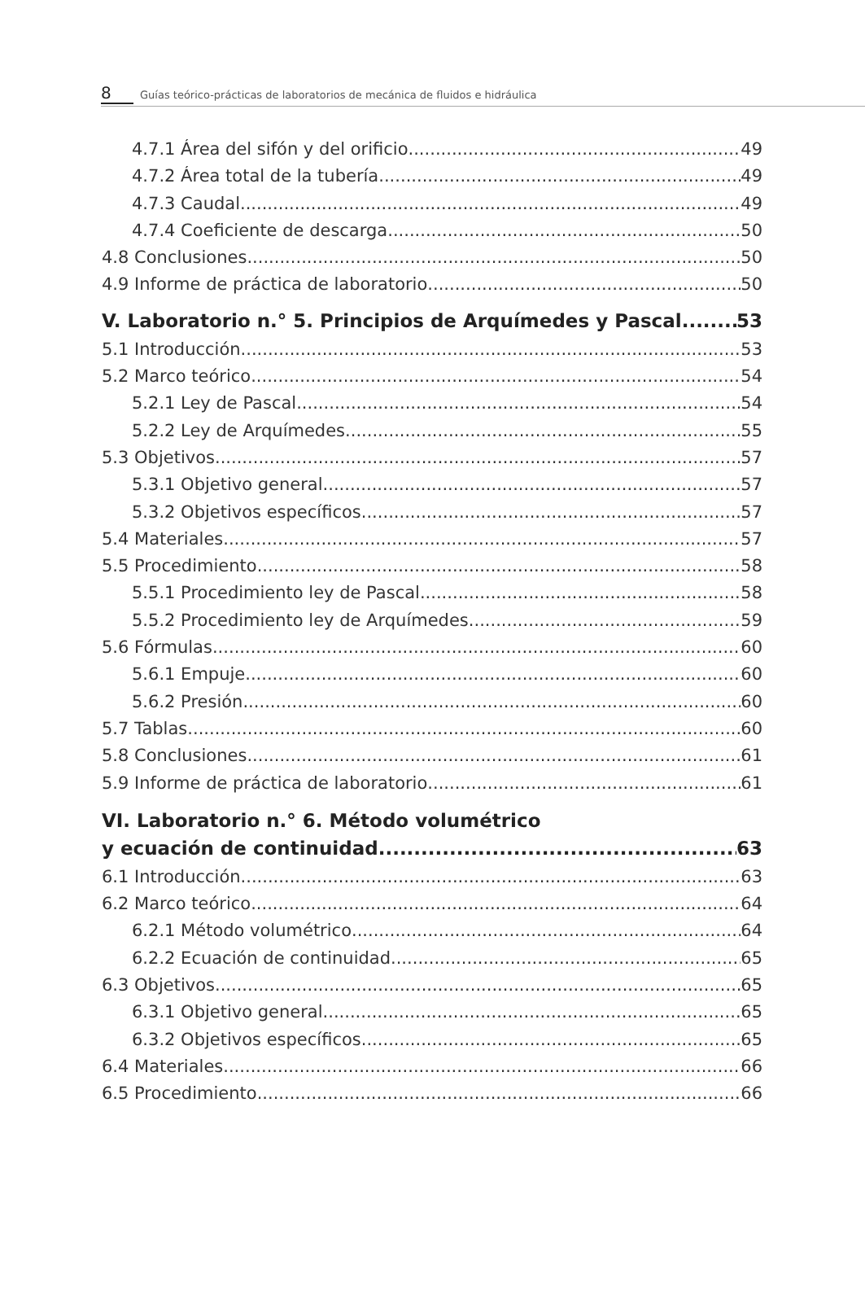8 Guías teórico-prácticas de laboratorios de mecánica de fluidos e hidráulica
4.7.1 Área del sifón y del orificio 49
4.7.2 Área total de la tubería 49
4.7.3 Caudal 49
4.7.4 Coeficiente de descarga 50
4.8 Conclusiones 50
4.9 Informe de práctica de laboratorio 50
V. Laboratorio n.° 5. Principios de Arquímedes y Pascal 53
5.1 Introducción 53
5.2 Marco teórico 54
5.2.1 Ley de Pascal 54
5.2.2 Ley de Arquímedes 55
5.3 Objetivos 57
5.3.1 Objetivo general 57
5.3.2 Objetivos específicos 57
5.4 Materiales 57
5.5 Procedimiento 58
5.5.1 Procedimiento ley de Pascal 58
5.5.2 Procedimiento ley de Arquímedes 59
5.6 Fórmulas 60
5.6.1 Empuje 60
5.6.2 Presión 60
5.7 Tablas 60
5.8 Conclusiones 61
5.9 Informe de práctica de laboratorio 61
VI. Laboratorio n.° 6. Método volumétrico
y ecuación de continuidad 63
6.1 Introducción 63
6.2 Marco teórico 64
6.2.1 Método volumétrico 64
6.2.2 Ecuación de continuidad 65
6.3 Objetivos 65
6.3.1 Objetivo general 65
6.3.2 Objetivos específicos 65
6.4 Materiales 66
6.5 Procedimiento 66